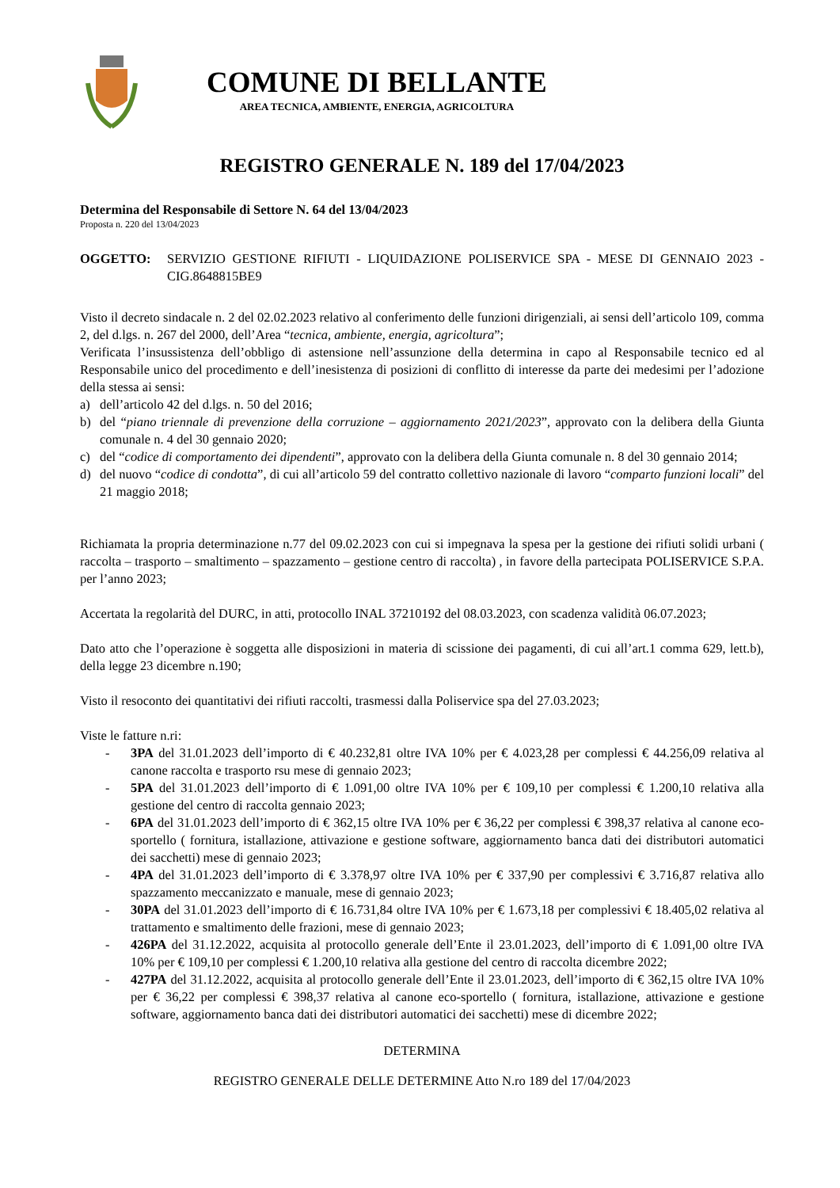COMUNE DI BELLANTE
AREA TECNICA, AMBIENTE, ENERGIA, AGRICOLTURA
REGISTRO GENERALE N. 189 del 17/04/2023
Determina del Responsabile di Settore N. 64 del 13/04/2023
Proposta n. 220 del 13/04/2023
OGGETTO: SERVIZIO GESTIONE RIFIUTI - LIQUIDAZIONE POLISERVICE SPA - MESE DI GENNAIO 2023 - CIG.8648815BE9
Visto il decreto sindacale n. 2 del 02.02.2023 relativo al conferimento delle funzioni dirigenziali, ai sensi dell’articolo 109, comma 2, del d.lgs. n. 267 del 2000, dell’Area “tecnica, ambiente, energia, agricoltura”;
Verificata l’insussistenza dell’obbligo di astensione nell’assunzione della determina in capo al Responsabile tecnico ed al Responsabile unico del procedimento e dell’inesistenza di posizioni di conflitto di interesse da parte dei medesimi per l’adozione della stessa ai sensi:
a) dell’articolo 42 del d.lgs. n. 50 del 2016;
b) del “piano triennale di prevenzione della corruzione – aggiornamento 2021/2023”, approvato con la delibera della Giunta comunale n. 4 del 30 gennaio 2020;
c) del “codice di comportamento dei dipendenti”, approvato con la delibera della Giunta comunale n. 8 del 30 gennaio 2014;
d) del nuovo “codice di condotta”, di cui all’articolo 59 del contratto collettivo nazionale di lavoro “comparto funzioni locali” del 21 maggio 2018;
Richiamata la propria determinazione n.77 del 09.02.2023 con cui si impegnava la spesa per la gestione dei rifiuti solidi urbani ( raccolta – trasporto – smaltimento – spazzamento – gestione centro di raccolta) , in favore della partecipata POLISERVICE S.P.A. per l’anno 2023;
Accertata la regolarità del DURC, in atti, protocollo INAL 37210192 del 08.03.2023, con scadenza validità 06.07.2023;
Dato atto che l’operazione è soggetta alle disposizioni in materia di scissione dei pagamenti, di cui all’art.1 comma 629, lett.b), della legge 23 dicembre n.190;
Visto il resoconto dei quantitativi dei rifiuti raccolti, trasmessi dalla Poliservice spa del 27.03.2023;
Viste le fatture n.ri:
- 3PA del 31.01.2023 dell’importo di € 40.232,81 oltre IVA 10% per € 4.023,28 per complessi € 44.256,09 relativa al canone raccolta e trasporto rsu mese di gennaio 2023;
- 5PA del 31.01.2023 dell’importo di € 1.091,00 oltre IVA 10% per € 109,10 per complessi € 1.200,10 relativa alla gestione del centro di raccolta gennaio 2023;
- 6PA del 31.01.2023 dell’importo di € 362,15 oltre IVA 10% per € 36,22 per complessi € 398,37 relativa al canone eco-sportello ( fornitura, istallazione, attivazione e gestione software, aggiornamento banca dati dei distributori automatici dei sacchetti) mese di gennaio 2023;
- 4PA del 31.01.2023 dell’importo di € 3.378,97 oltre IVA 10% per € 337,90 per complessivi € 3.716,87 relativa allo spazzamento meccanizzato e manuale, mese di gennaio 2023;
- 30PA del 31.01.2023 dell’importo di € 16.731,84 oltre IVA 10% per € 1.673,18 per complessivi € 18.405,02 relativa al trattamento e smaltimento delle frazioni, mese di gennaio 2023;
- 426PA del 31.12.2022, acquisita al protocollo generale dell’Ente il 23.01.2023, dell’importo di € 1.091,00 oltre IVA 10% per € 109,10 per complessi € 1.200,10 relativa alla gestione del centro di raccolta dicembre 2022;
- 427PA del 31.12.2022, acquisita al protocollo generale dell’Ente il 23.01.2023, dell’importo di € 362,15 oltre IVA 10% per € 36,22 per complessi € 398,37 relativa al canone eco-sportello ( fornitura, istallazione, attivazione e gestione software, aggiornamento banca dati dei distributori automatici dei sacchetti) mese di dicembre 2022;
DETERMINA
REGISTRO GENERALE DELLE DETERMINE Atto N.ro 189 del 17/04/2023